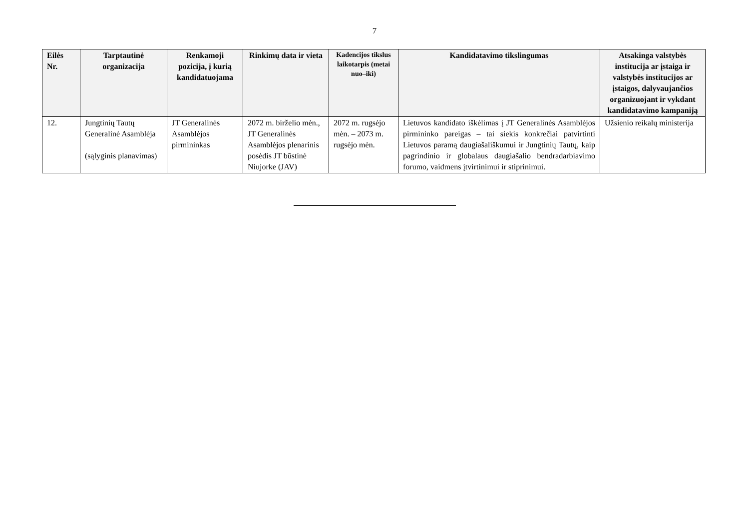7
| Eilės Nr. | Tarptautinė organizacija | Renkamoji pozicija, į kurią kandidatuojama | Rinkimų data ir vieta | Kadencijos tikslus laikotarpis (metai nuo–iki) | Kandidatavimo tikslingumas | Atsakinga valstybės institucija ar įstaiga ir valstybės institucijos ar įstaigos, dalyvaujančios organizuojant ir vykdant kandidatavimo kampaniją |
| --- | --- | --- | --- | --- | --- | --- |
| 12. | Jungtinių Tautų Generalinė Asamblėja (sąlyginis planavimas) | JT Generalinės Asamblėjos pirmininkas | 2072 m. birželio mėn., JT Generalinės Asamblėjos plenarinis posėdis JT būstinė Niujorke (JAV) | 2072 m. rugsėjo mėn. – 2073 m. rugsėjo mėn. | Lietuvos kandidato iškėlimas į JT Generalinės Asamblėjos pirmininko pareigas – tai siekis konkrečiai patvirtinti Lietuvos paramą daugiašališkumui ir Jungtinių Tautų, kaip pagrindinio ir globalaus daugiašalio bendradarbiavimo forumo, vaidmens įtvirtinimui ir stiprinimui. | Užsienio reikalų ministerija |